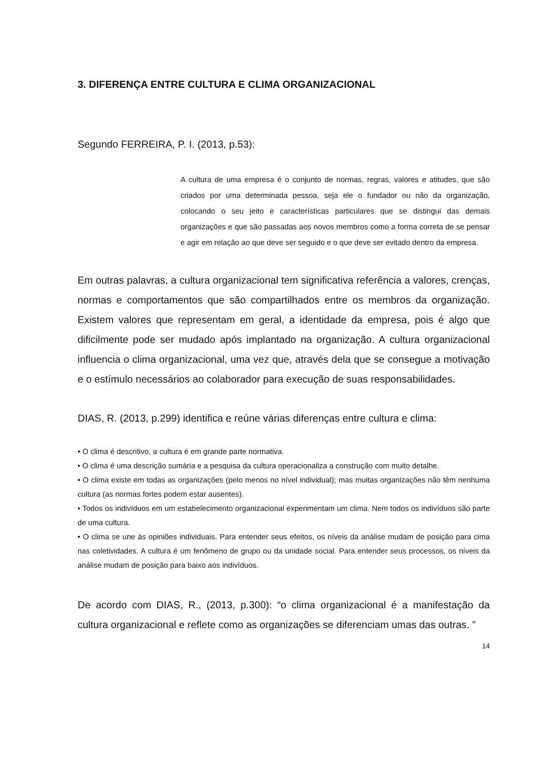3. DIFERENÇA ENTRE CULTURA E CLIMA ORGANIZACIONAL
Segundo FERREIRA, P. I. (2013, p.53):
A cultura de uma empresa é o conjunto de normas, regras, valores e atitudes, que são criados por uma determinada pessoa, seja ele o fundador ou não da organização, colocando o seu jeito e características particulares que se distingui das demais organizações e que são passadas aos novos membros como a forma correta de se pensar e agir em relação ao que deve ser seguido e o que deve ser evitado dentro da empresa.
Em outras palavras, a cultura organizacional tem significativa referência a valores, crenças, normas e comportamentos que são compartilhados entre os membros da organização. Existem valores que representam em geral, a identidade da empresa, pois é algo que dificilmente pode ser mudado após implantado na organização. A cultura organizacional influencia o clima organizacional, uma vez que, através dela que se consegue a motivação e o estímulo necessários ao colaborador para execução de suas responsabilidades.
DIAS, R. (2013, p.299) identifica e reúne várias diferenças entre cultura e clima:
• O clima é descritivo, a cultura é em grande parte normativa.
• O clima é uma descrição sumária e a pesquisa da cultura operacionaliza a construção com muito detalhe.
• O clima existe em todas as organizações (pelo menos no nível individual); mas muitas organizações não têm nenhuma cultura (as normas fortes podem estar ausentes).
• Todos os indivíduos em um estabelecimento organizacional experimentam um clima. Nem todos os indivíduos são parte de uma cultura.
• O clima se une às opiniões individuais. Para entender seus efeitos, os níveis da análise mudam de posição para cima nas coletividades. A cultura é um fenômeno de grupo ou da unidade social. Para entender seus processos, os níveis da análise mudam de posição para baixo aos indivíduos.
De acordo com DIAS, R., (2013, p.300): “o clima organizacional é a manifestação da cultura organizacional e reflete como as organizações se diferenciam umas das outras. ”
14